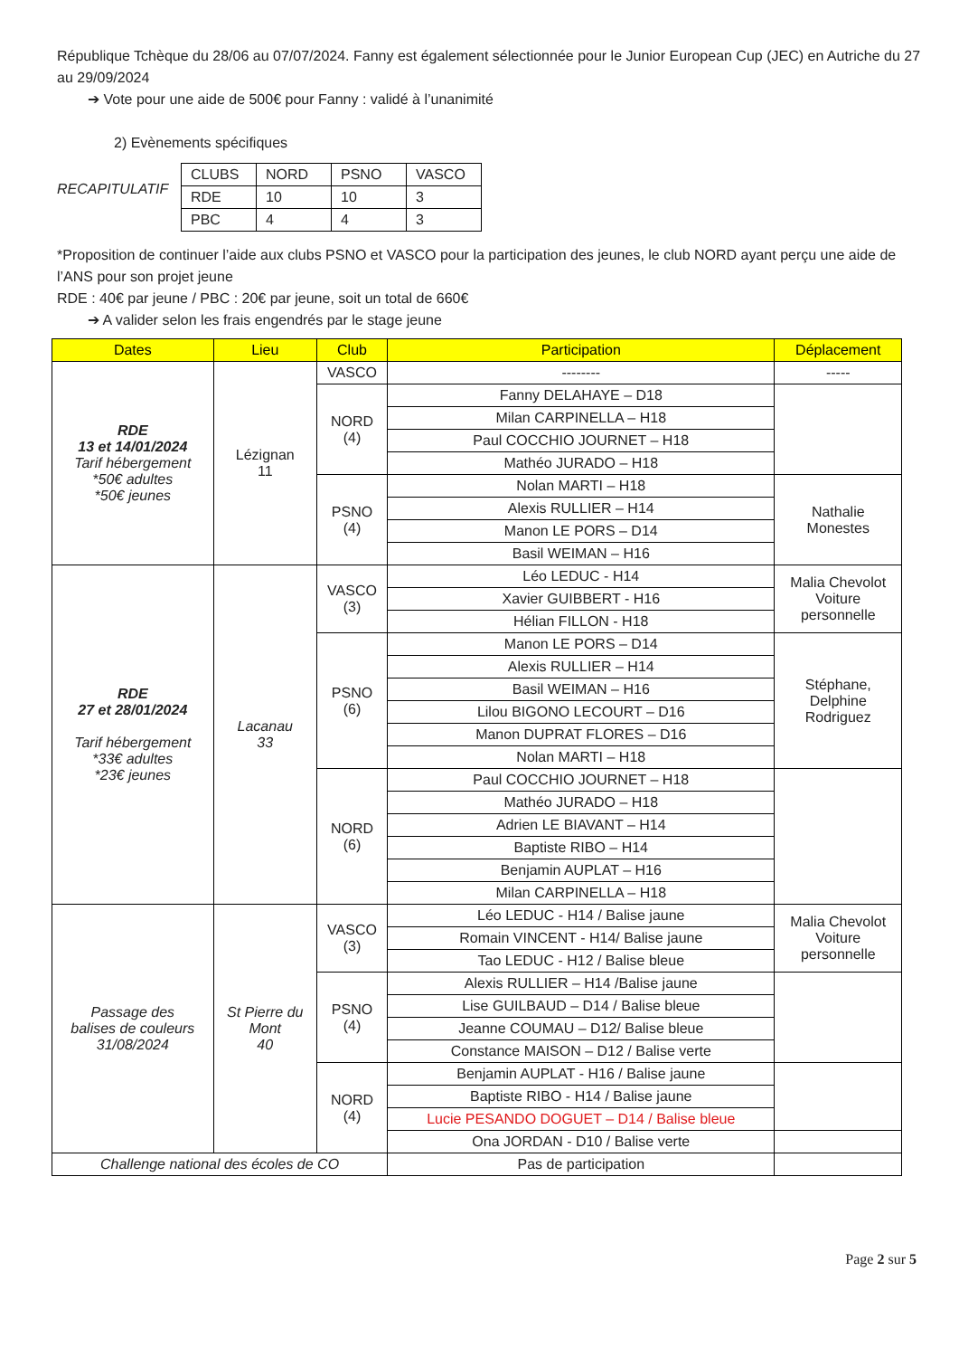République Tchèque du 28/06 au 07/07/2024. Fanny est également sélectionnée pour le Junior European Cup (JEC) en Autriche du 27 au 29/09/2024
➔ Vote pour une aide de 500€ pour Fanny : validé à l’unanimité
2) Evènements spécifiques
RECAPITULATIF
| CLUBS | NORD | PSNO | VASCO |
| RDE | 10 | 10 | 3 |
| PBC | 4 | 4 | 3 |
*Proposition de continuer l’aide aux clubs PSNO et VASCO pour la participation des jeunes, le club NORD ayant perçu une aide de l’ANS pour son projet jeune
RDE : 40€ par jeune / PBC : 20€ par jeune, soit un total de 660€
➔ A valider selon les frais engendrés par le stage jeune
| Dates | Lieu | Club | Participation | Déplacement |
| --- | --- | --- | --- | --- |
| RDE 13 et 14/01/2024 Tarif hébergement *50€ adultes *50€ jeunes | Lézignan 11 | VASCO | -------- | ----- |
| | | NORD (4) | Fanny DELAHAYE – D18 | |
| | | | Milan CARPINELLA – H18 | |
| | | | Paul COCCHIO JOURNET – H18 | |
| | | | Mathéo JURADO – H18 | |
| | | PSNO (4) | Nolan MARTI – H18 | Nathalie Monestes |
| | | | Alexis RULLIER – H14 | |
| | | | Manon LE PORS – D14 | |
| | | | Basil WEIMAN – H16 | |
| RDE 27 et 28/01/2024 Tarif hébergement *33€ adultes *23€ jeunes | Lacanau 33 | VASCO (3) | Léo LEDUC - H14 | Malia Chevolot Voiture personnelle |
| | | | Xavier GUIBBERT - H16 | |
| | | | Hélian FILLON - H18 | |
| | | PSNO (6) | Manon LE PORS – D14 | Stéphane, Delphine Rodriguez |
| | | | Alexis RULLIER – H14 | |
| | | | Basil WEIMAN – H16 | |
| | | | Lilou BIGONO LECOURT – D16 | |
| | | | Manon DUPRAT FLORES – D16 | |
| | | | Nolan MARTI – H18 | |
| | | NORD (6) | Paul COCCHIO JOURNET – H18 | |
| | | | Mathéo JURADO – H18 | |
| | | | Adrien LE BIAVANT – H14 | |
| | | | Baptiste RIBO – H14 | |
| | | | Benjamin AUPLAT – H16 | |
| | | | Milan CARPINELLA – H18 | |
| Passage des balises de couleurs 31/08/2024 | St Pierre du Mont 40 | VASCO (3) | Léo LEDUC - H14 / Balise jaune | Malia Chevolot Voiture personnelle |
| | | | Romain VINCENT - H14/ Balise jaune | |
| | | | Tao LEDUC - H12 / Balise bleue | |
| | | PSNO (4) | Alexis RULLIER – H14 /Balise jaune | |
| | | | Lise GUILBAUD – D14 / Balise bleue | |
| | | | Jeanne COUMAU – D12/ Balise bleue | |
| | | | Constance MAISON – D12 / Balise verte | |
| | | NORD (4) | Benjamin AUPLAT - H16 / Balise jaune | |
| | | | Baptiste RIBO - H14 / Balise jaune | |
| | | | Lucie PESANDO DOGUET – D14 / Balise bleue | |
| | | | Ona JORDAN - D10 / Balise verte | |
| Challenge national des écoles de CO | | | Pas de participation | |
Page 2 sur 5